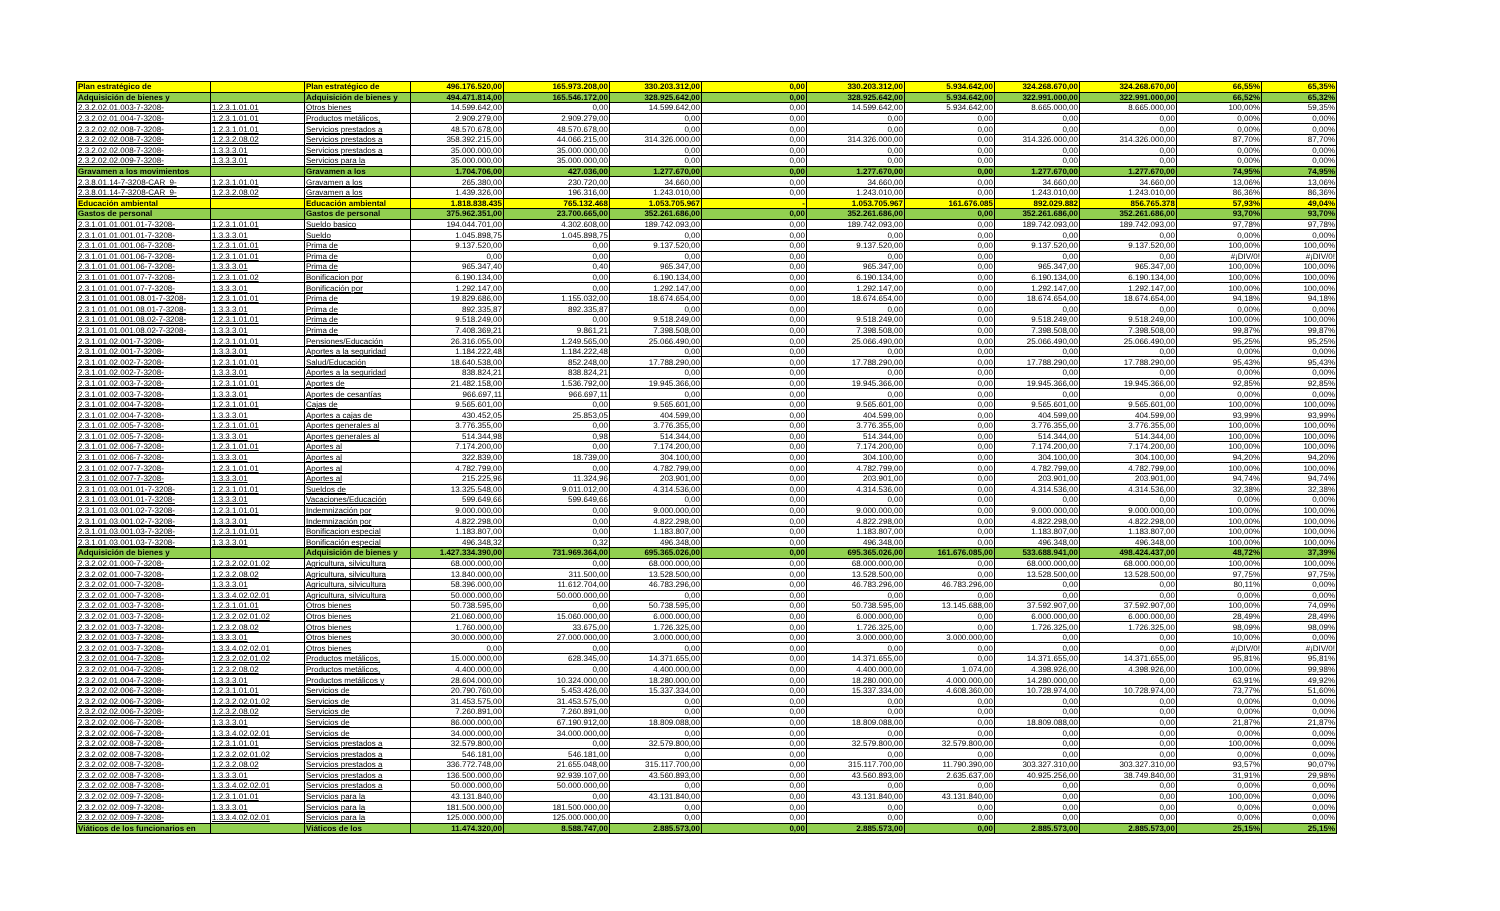| Plan estratégico de | | Plan estratégico de | 496.176.520,00 | 165.973.208,00 | 330.203.312,00 | 0,00 | 330.203.312,00 | 5.934.642,00 | 324.268.670,00 | 324.268.670,00 | 66,55% | 65,35% |
| Adquisición de bienes y | | Adquisición de bienes y | 494.471.814,00 | 165.546.172,00 | 328.925.642,00 | 0,00 | 328.925.642,00 | 5.934.642,00 | 322.991.000,00 | 322.991.000,00 | 66,52% | 65,32% |
| 2.3.2.02.01.003-7-3208- | 1.2.3.1.01.01 | Otros bienes | 14.599.642,00 | 0,00 | 14.599.642,00 | 0,00 | 14.599.642,00 | 5.934.642,00 | 8.665.000,00 | 8.665.000,00 | 100,00% | 59,35% |
| 2.3.2.02.01.004-7-3208- | 1.2.3.1.01.01 | Productos metálicos, | 2.909.279,00 | 2.909.279,00 | 0,00 | 0,00 | 0,00 | 0,00 | 0,00 | 0,00 | 0,00% | 0,00% |
| 2.3.2.02.02.008-7-3208- | 1.2.3.1.01.01 | Servicios prestados a | 48.570.678,00 | 48.570.678,00 | 0,00 | 0,00 | 0,00 | 0,00 | 0,00 | 0,00 | 0,00% | 0,00% |
| 2.3.2.02.02.008-7-3208- | 1.2.3.2.08.02 | Servicios prestados a | 358.392.215,00 | 44.066.215,00 | 314.326.000,00 | 0,00 | 314.326.000,00 | 0,00 | 314.326.000,00 | 314.326.000,00 | 87,70% | 87,70% |
| 2.3.2.02.02.008-7-3208- | 1.3.3.3.01 | Servicios prestados a | 35.000.000,00 | 35.000.000,00 | 0,00 | 0,00 | 0,00 | 0,00 | 0,00 | 0,00 | 0,00% | 0,00% |
| 2.3.2.02.02.009-7-3208- | 1.3.3.3.01 | Servicios para la | 35.000.000,00 | 35.000.000,00 | 0,00 | 0,00 | 0,00 | 0,00 | 0,00 | 0,00 | 0,00% | 0,00% |
| Gravamen a los movimientos | | Gravamen a los | 1.704.706,00 | 427.036,00 | 1.277.670,00 | 0,00 | 1.277.670,00 | 0,00 | 1.277.670,00 | 1.277.670,00 | 74,95% | 74,95% |
| 2.3.8.01.14-7-3208-CAR_9- | 1.2.3.1.01.01 | Gravamen a los | 265.380,00 | 230.720,00 | 34.660,00 | 0,00 | 34.660,00 | 0,00 | 34.660,00 | 34.660,00 | 13,06% | 13,06% |
| 2.3.8.01.14-7-3208-CAR_9- | 1.2.3.2.08.02 | Gravamen a los | 1.439.326,00 | 196.316,00 | 1.243.010,00 | 0,00 | 1.243.010,00 | 0,00 | 1.243.010,00 | 1.243.010,00 | 86,36% | 86,36% |
| Educación ambiental | | Educación ambiental | 1.818.838.435 | 765.132.468 | 1.053.705.967 | - | 1.053.705.967 | 161.676.085 | 892.029.882 | 856.765.378 | 57,93% | 49,04% |
| Gastos de personal | | Gastos de personal | 375.962.351,00 | 23.700.665,00 | 352.261.686,00 | 0,00 | 352.261.686,00 | 0,00 | 352.261.686,00 | 352.261.686,00 | 93,70% | 93,70% |
| 2.3.1.01.01.001.01-7-3208- | 1.2.3.1.01.01 | Sueldo basico | 194.044.701,00 | 4.302.608,00 | 189.742.093,00 | 0,00 | 189.742.093,00 | 0,00 | 189.742.093,00 | 189.742.093,00 | 97,78% | 97,78% |
| 2.3.1.01.01.001.01-7-3208- | 1.3.3.3.01 | Sueldo | 1.045.898,75 | 1.045.898,75 | 0,00 | 0,00 | 0,00 | 0,00 | 0,00 | 0,00 | 0,00% | 0,00% |
| 2.3.1.01.01.001.06-7-3208- | 1.2.3.1.01.01 | Prima de | 9.137.520,00 | 0,00 | 9.137.520,00 | 0,00 | 9.137.520,00 | 0,00 | 9.137.520,00 | 9.137.520,00 | 100,00% | 100,00% |
| 2.3.1.01.01.001.06-7-3208- | 1.2.3.1.01.01 | Prima de | 0,00 | 0,00 | 0,00 | 0,00 | 0,00 | 0,00 | 0,00 | 0,00 | #¡DIV/0! | #¡DIV/0! |
| 2.3.1.01.01.001.06-7-3208- | 1.3.3.3.01 | Prima de | 965.347,40 | 0,40 | 965.347,00 | 0,00 | 965.347,00 | 0,00 | 965.347,00 | 965.347,00 | 100,00% | 100,00% |
| 2.3.1.01.01.001.07-7-3208- | 1.2.3.1.01.02 | Bonificacion por | 6.190.134,00 | 0,00 | 6.190.134,00 | 0,00 | 6.190.134,00 | 0,00 | 6.190.134,00 | 6.190.134,00 | 100,00% | 100,00% |
| 2.3.1.01.01.001.07-7-3208- | 1.3.3.3.01 | Bonificación por | 1.292.147,00 | 0,00 | 1.292.147,00 | 0,00 | 1.292.147,00 | 0,00 | 1.292.147,00 | 1.292.147,00 | 100,00% | 100,00% |
| 2.3.1.01.01.001.08.01-7-3208- | 1.2.3.1.01.01 | Prima de | 19.829.686,00 | 1.155.032,00 | 18.674.654,00 | 0,00 | 18.674.654,00 | 0,00 | 18.674.654,00 | 18.674.654,00 | 94,18% | 94,18% |
| 2.3.1.01.01.001.08.01-7-3208- | 1.3.3.3.01 | Prima de | 892.335,87 | 892.335,87 | 0,00 | 0,00 | 0,00 | 0,00 | 0,00 | 0,00 | 0,00% | 0,00% |
| 2.3.1.01.01.001.08.02-7-3208- | 1.2.3.1.01.01 | Prima de | 9.518.249,00 | 0,00 | 9.518.249,00 | 0,00 | 9.518.249,00 | 0,00 | 9.518.249,00 | 9.518.249,00 | 100,00% | 100,00% |
| 2.3.1.01.01.001.08.02-7-3208- | 1.3.3.3.01 | Prima de | 7.408.369,21 | 9.861,21 | 7.398.508,00 | 0,00 | 7.398.508,00 | 0,00 | 7.398.508,00 | 7.398.508,00 | 99,87% | 99,87% |
| 2.3.1.01.02.001-7-3208- | 1.2.3.1.01.01 | Pensiones/Educación | 26.316.055,00 | 1.249.565,00 | 25.066.490,00 | 0,00 | 25.066.490,00 | 0,00 | 25.066.490,00 | 25.066.490,00 | 95,25% | 95,25% |
| 2.3.1.01.02.001-7-3208- | 1.3.3.3.01 | Aportes a la seguridad | 1.184.222,48 | 1.184.222,48 | 0,00 | 0,00 | 0,00 | 0,00 | 0,00 | 0,00 | 0,00% | 0,00% |
| 2.3.1.01.02.002-7-3208- | 1.2.3.1.01.01 | Salud/Educación | 18.640.538,00 | 852.248,00 | 17.788.290,00 | 0,00 | 17.788.290,00 | 0,00 | 17.788.290,00 | 17.788.290,00 | 95,43% | 95,43% |
| 2.3.1.01.02.002-7-3208- | 1.3.3.3.01 | Aportes a la seguridad | 838.824,21 | 838.824,21 | 0,00 | 0,00 | 0,00 | 0,00 | 0,00 | 0,00 | 0,00% | 0,00% |
| 2.3.1.01.02.003-7-3208- | 1.2.3.1.01.01 | Aportes de | 21.482.158,00 | 1.536.792,00 | 19.945.366,00 | 0,00 | 19.945.366,00 | 0,00 | 19.945.366,00 | 19.945.366,00 | 92,85% | 92,85% |
| 2.3.1.01.02.003-7-3208- | 1.3.3.3.01 | Aportes de cesantías | 966.697,11 | 966.697,11 | 0,00 | 0,00 | 0,00 | 0,00 | 0,00 | 0,00 | 0,00% | 0,00% |
| 2.3.1.01.02.004-7-3208- | 1.2.3.1.01.01 | Cajas de | 9.565.601,00 | 0,00 | 9.565.601,00 | 0,00 | 9.565.601,00 | 0,00 | 9.565.601,00 | 9.565.601,00 | 100,00% | 100,00% |
| 2.3.1.01.02.004-7-3208- | 1.3.3.3.01 | Aportes a cajas de | 430.452,05 | 25.853,05 | 404.599,00 | 0,00 | 404.599,00 | 0,00 | 404.599,00 | 404.599,00 | 93,99% | 93,99% |
| 2.3.1.01.02.005-7-3208- | 1.2.3.1.01.01 | Aportes generales al | 3.776.355,00 | 0,00 | 3.776.355,00 | 0,00 | 3.776.355,00 | 0,00 | 3.776.355,00 | 3.776.355,00 | 100,00% | 100,00% |
| 2.3.1.01.02.005-7-3208- | 1.3.3.3.01 | Aportes generales al | 514.344,98 | 0,98 | 514.344,00 | 0,00 | 514.344,00 | 0,00 | 514.344,00 | 514.344,00 | 100,00% | 100,00% |
| 2.3.1.01.02.006-7-3208- | 1.2.3.1.01.01 | Aportes al | 7.174.200,00 | 0,00 | 7.174.200,00 | 0,00 | 7.174.200,00 | 0,00 | 7.174.200,00 | 7.174.200,00 | 100,00% | 100,00% |
| 2.3.1.01.02.006-7-3208- | 1.3.3.3.01 | Aportes al | 322.839,00 | 18.739,00 | 304.100,00 | 0,00 | 304.100,00 | 0,00 | 304.100,00 | 304.100,00 | 94,20% | 94,20% |
| 2.3.1.01.02.007-7-3208- | 1.2.3.1.01.01 | Aportes al | 4.782.799,00 | 0,00 | 4.782.799,00 | 0,00 | 4.782.799,00 | 0,00 | 4.782.799,00 | 4.782.799,00 | 100,00% | 100,00% |
| 2.3.1.01.02.007-7-3208- | 1.3.3.3.01 | Aportes al | 215.225,96 | 11.324,96 | 203.901,00 | 0,00 | 203.901,00 | 0,00 | 203.901,00 | 203.901,00 | 94,74% | 94,74% |
| 2.3.1.01.03.001.01-7-3208- | 1.2.3.1.01.01 | Sueldos de | 13.325.548,00 | 9.011.012,00 | 4.314.536,00 | 0,00 | 4.314.536,00 | 0,00 | 4.314.536,00 | 4.314.536,00 | 32,38% | 32,38% |
| 2.3.1.01.03.001.01-7-3208- | 1.3.3.3.01 | Vacaciones/Educación | 599.649,66 | 599.649,66 | 0,00 | 0,00 | 0,00 | 0,00 | 0,00 | 0,00 | 0,00% | 0,00% |
| 2.3.1.01.03.001.02-7-3208- | 1.2.3.1.01.01 | Indemnización por | 9.000.000,00 | 0,00 | 9.000.000,00 | 0,00 | 9.000.000,00 | 0,00 | 9.000.000,00 | 9.000.000,00 | 100,00% | 100,00% |
| 2.3.1.01.03.001.02-7-3208- | 1.3.3.3.01 | Indemnización por | 4.822.298,00 | 0,00 | 4.822.298,00 | 0,00 | 4.822.298,00 | 0,00 | 4.822.298,00 | 4.822.298,00 | 100,00% | 100,00% |
| 2.3.1.01.03.001.03-7-3208- | 1.2.3.1.01.01 | Bonificacion especial | 1.183.807,00 | 0,00 | 1.183.807,00 | 0,00 | 1.183.807,00 | 0,00 | 1.183.807,00 | 1.183.807,00 | 100,00% | 100,00% |
| 2.3.1.01.03.001.03-7-3208- | 1.3.3.3.01 | Bonificación especial | 496.348,32 | 0,32 | 496.348,00 | 0,00 | 496.348,00 | 0,00 | 496.348,00 | 496.348,00 | 100,00% | 100,00% |
| Adquisición de bienes y | | Adquisición de bienes y | 1.427.334.390,00 | 731.969.364,00 | 695.365.026,00 | 0,00 | 695.365.026,00 | 161.676.085,00 | 533.688.941,00 | 498.424.437,00 | 48,72% | 37,39% |
| 2.3.2.02.01.000-7-3208- | 1.2.3.2.02.01.02 | Agricultura, silvicultura | 68.000.000,00 | 0,00 | 68.000.000,00 | 0,00 | 68.000.000,00 | 0,00 | 68.000.000,00 | 68.000.000,00 | 100,00% | 100,00% |
| 2.3.2.02.01.000-7-3208- | 1.2.3.2.08.02 | Agricultura, silvicultura | 13.840.000,00 | 311.500,00 | 13.528.500,00 | 0,00 | 13.528.500,00 | 0,00 | 13.528.500,00 | 13.528.500,00 | 97,75% | 97,75% |
| 2.3.2.02.01.000-7-3208- | 1.3.3.3.01 | Agricultura, silvicultura | 58.396.000,00 | 11.612.704,00 | 46.783.296,00 | 0,00 | 46.783.296,00 | 46.783.296,00 | 0,00 | 0,00 | 80,11% | 0,00% |
| 2.3.2.02.01.000-7-3208- | 1.3.3.4.02.02.01 | Agricultura, silvicultura | 50.000.000,00 | 50.000.000,00 | 0,00 | 0,00 | 0,00 | 0,00 | 0,00 | 0,00 | 0,00% | 0,00% |
| 2.3.2.02.01.003-7-3208- | 1.2.3.1.01.01 | Otros bienes | 50.738.595,00 | 0,00 | 50.738.595,00 | 0,00 | 50.738.595,00 | 13.145.688,00 | 37.592.907,00 | 37.592.907,00 | 100,00% | 74,09% |
| 2.3.2.02.01.003-7-3208- | 1.2.3.2.02.01.02 | Otros bienes | 21.060.000,00 | 15.060.000,00 | 6.000.000,00 | 0,00 | 6.000.000,00 | 0,00 | 6.000.000,00 | 6.000.000,00 | 28,49% | 28,49% |
| 2.3.2.02.01.003-7-3208- | 1.2.3.2.08.02 | Otros bienes | 1.760.000,00 | 33.675,00 | 1.726.325,00 | 0,00 | 1.726.325,00 | 0,00 | 1.726.325,00 | 1.726.325,00 | 98,09% | 98,09% |
| 2.3.2.02.01.003-7-3208- | 1.3.3.3.01 | Otros bienes | 30.000.000,00 | 27.000.000,00 | 3.000.000,00 | 0,00 | 3.000.000,00 | 3.000.000,00 | 0,00 | 0,00 | 10,00% | 0,00% |
| 2.3.2.02.01.003-7-3208- | 1.3.3.4.02.02.01 | Otros bienes | 0,00 | 0,00 | 0,00 | 0,00 | 0,00 | 0,00 | 0,00 | 0,00 | #¡DIV/0! | #¡DIV/0! |
| 2.3.2.02.01.004-7-3208- | 1.2.3.2.02.01.02 | Productos metálicos, | 15.000.000,00 | 628.345,00 | 14.371.655,00 | 0,00 | 14.371.655,00 | 0,00 | 14.371.655,00 | 14.371.655,00 | 95,81% | 95,81% |
| 2.3.2.02.01.004-7-3208- | 1.2.3.2.08.02 | Productos metálicos, | 4.400.000,00 | 0,00 | 4.400.000,00 | 0,00 | 4.400.000,00 | 1.074,00 | 4.398.926,00 | 4.398.926,00 | 100,00% | 99,98% |
| 2.3.2.02.01.004-7-3208- | 1.3.3.3.01 | Productos metálicos y | 28.604.000,00 | 10.324.000,00 | 18.280.000,00 | 0,00 | 18.280.000,00 | 4.000.000,00 | 14.280.000,00 | 0,00 | 63,91% | 49,92% |
| 2.3.2.02.02.006-7-3208- | 1.2.3.1.01.01 | Servicios de | 20.790.760,00 | 5.453.426,00 | 15.337.334,00 | 0,00 | 15.337.334,00 | 4.608.360,00 | 10.728.974,00 | 10.728.974,00 | 73,77% | 51,60% |
| 2.3.2.02.02.006-7-3208- | 1.2.3.2.02.01.02 | Servicios de | 31.453.575,00 | 31.453.575,00 | 0,00 | 0,00 | 0,00 | 0,00 | 0,00 | 0,00 | 0,00% | 0,00% |
| 2.3.2.02.02.006-7-3208- | 1.2.3.2.08.02 | Servicios de | 7.260.891,00 | 7.260.891,00 | 0,00 | 0,00 | 0,00 | 0,00 | 0,00 | 0,00 | 0,00% | 0,00% |
| 2.3.2.02.02.006-7-3208- | 1.3.3.3.01 | Servicios de | 86.000.000,00 | 67.190.912,00 | 18.809.088,00 | 0,00 | 18.809.088,00 | 0,00 | 18.809.088,00 | 0,00 | 21,87% | 21,87% |
| 2.3.2.02.02.006-7-3208- | 1.3.3.4.02.02.01 | Servicios de | 34.000.000,00 | 34.000.000,00 | 0,00 | 0,00 | 0,00 | 0,00 | 0,00 | 0,00 | 0,00% | 0,00% |
| 2.3.2.02.02.008-7-3208- | 1.2.3.1.01.01 | Servicios prestados a | 32.579.800,00 | 0,00 | 32.579.800,00 | 0,00 | 32.579.800,00 | 32.579.800,00 | 0,00 | 0,00 | 100,00% | 0,00% |
| 2.3.2.02.02.008-7-3208- | 1.2.3.2.02.01.02 | Servicios prestados a | 546.181,00 | 546.181,00 | 0,00 | 0,00 | 0,00 | 0,00 | 0,00 | 0,00 | 0,00% | 0,00% |
| 2.3.2.02.02.008-7-3208- | 1.2.3.2.08.02 | Servicios prestados a | 336.772.748,00 | 21.655.048,00 | 315.117.700,00 | 0,00 | 315.117.700,00 | 11.790.390,00 | 303.327.310,00 | 303.327.310,00 | 93,57% | 90,07% |
| 2.3.2.02.02.008-7-3208- | 1.3.3.3.01 | Servicios prestados a | 136.500.000,00 | 92.939.107,00 | 43.560.893,00 | 0,00 | 43.560.893,00 | 2.635.637,00 | 40.925.256,00 | 38.749.840,00 | 31,91% | 29,98% |
| 2.3.2.02.02.008-7-3208- | 1.3.3.4.02.02.01 | Servicios prestados a | 50.000.000,00 | 50.000.000,00 | 0,00 | 0,00 | 0,00 | 0,00 | 0,00 | 0,00 | 0,00% | 0,00% |
| 2.3.2.02.02.009-7-3208- | 1.2.3.1.01.01 | Servicios para la | 43.131.840,00 | 0,00 | 43.131.840,00 | 0,00 | 43.131.840,00 | 43.131.840,00 | 0,00 | 0,00 | 100,00% | 0,00% |
| 2.3.2.02.02.009-7-3208- | 1.3.3.3.01 | Servicios para la | 181.500.000,00 | 181.500.000,00 | 0,00 | 0,00 | 0,00 | 0,00 | 0,00 | 0,00 | 0,00% | 0,00% |
| 2.3.2.02.02.009-7-3208- | 1.3.3.4.02.02.01 | Servicios para la | 125.000.000,00 | 125.000.000,00 | 0,00 | 0,00 | 0,00 | 0,00 | 0,00 | 0,00 | 0,00% | 0,00% |
| Viáticos de los funcionarios en | | Viáticos de los | 11.474.320,00 | 8.588.747,00 | 2.885.573,00 | 0,00 | 2.885.573,00 | 0,00 | 2.885.573,00 | 2.885.573,00 | 25,15% | 25,15% |